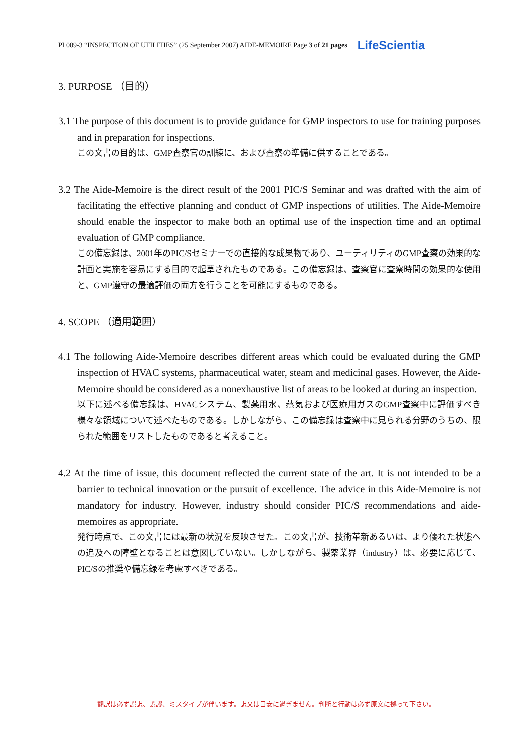PI 009-3 “INSPECTION OF UTILITIES” (25 September 2007) AIDE-MEMOIRE Page 3 of 21 pages LifeScientia
3. PURPOSE （目的）
3.1 The purpose of this document is to provide guidance for GMP inspectors to use for training purposes and in preparation for inspections.
この文書の目的は、GMP査察官の訓練に、および査察の準備に供することである。
3.2 The Aide-Memoire is the direct result of the 2001 PIC/S Seminar and was drafted with the aim of facilitating the effective planning and conduct of GMP inspections of utilities. The Aide-Memoire should enable the inspector to make both an optimal use of the inspection time and an optimal evaluation of GMP compliance.
この備忘録は、2001年のPIC/Sセミナーでの直接的な成果物であり、ユーティリティのGMP査察の効果的な計画と実施を容易にする目的で起草されたものである。この備忘録は、査察官に査察時間の効果的な使用と、GMP遵守の最適評価の両方を行うことを可能にするものである。
4. SCOPE （適用範囲）
4.1 The following Aide-Memoire describes different areas which could be evaluated during the GMP inspection of HVAC systems, pharmaceutical water, steam and medicinal gases. However, the Aide-Memoire should be considered as a nonexhaustive list of areas to be looked at during an inspection.
以下に述べる備忘録は、HVACシステム、製薬用水、蒸気および医療用ガスのGMP査察中に評価すべき様々な領域について述べたものである。しかしながら、この備忘録は査察中に見られる分野のうちの、限られた範囲をリストしたものであると考えること。
4.2 At the time of issue, this document reflected the current state of the art. It is not intended to be a barrier to technical innovation or the pursuit of excellence. The advice in this Aide-Memoire is not mandatory for industry. However, industry should consider PIC/S recommendations and aide-memoires as appropriate.
発行時点で、この文書には最新の状況を反映させた。この文書が、技術革新あるいは、より優れた状態への追及への障壁となることは意図していない。しかしながら、製薬業界（industry）は、必要に応じて、PIC/Sの推奨や備忘録を考慮すべきである。
翻訳は必ず誤訳、誤謬、ミスタイプが伴います。訳文は目安に過ぎません。判断と行動は必ず原文に拠って下さい。